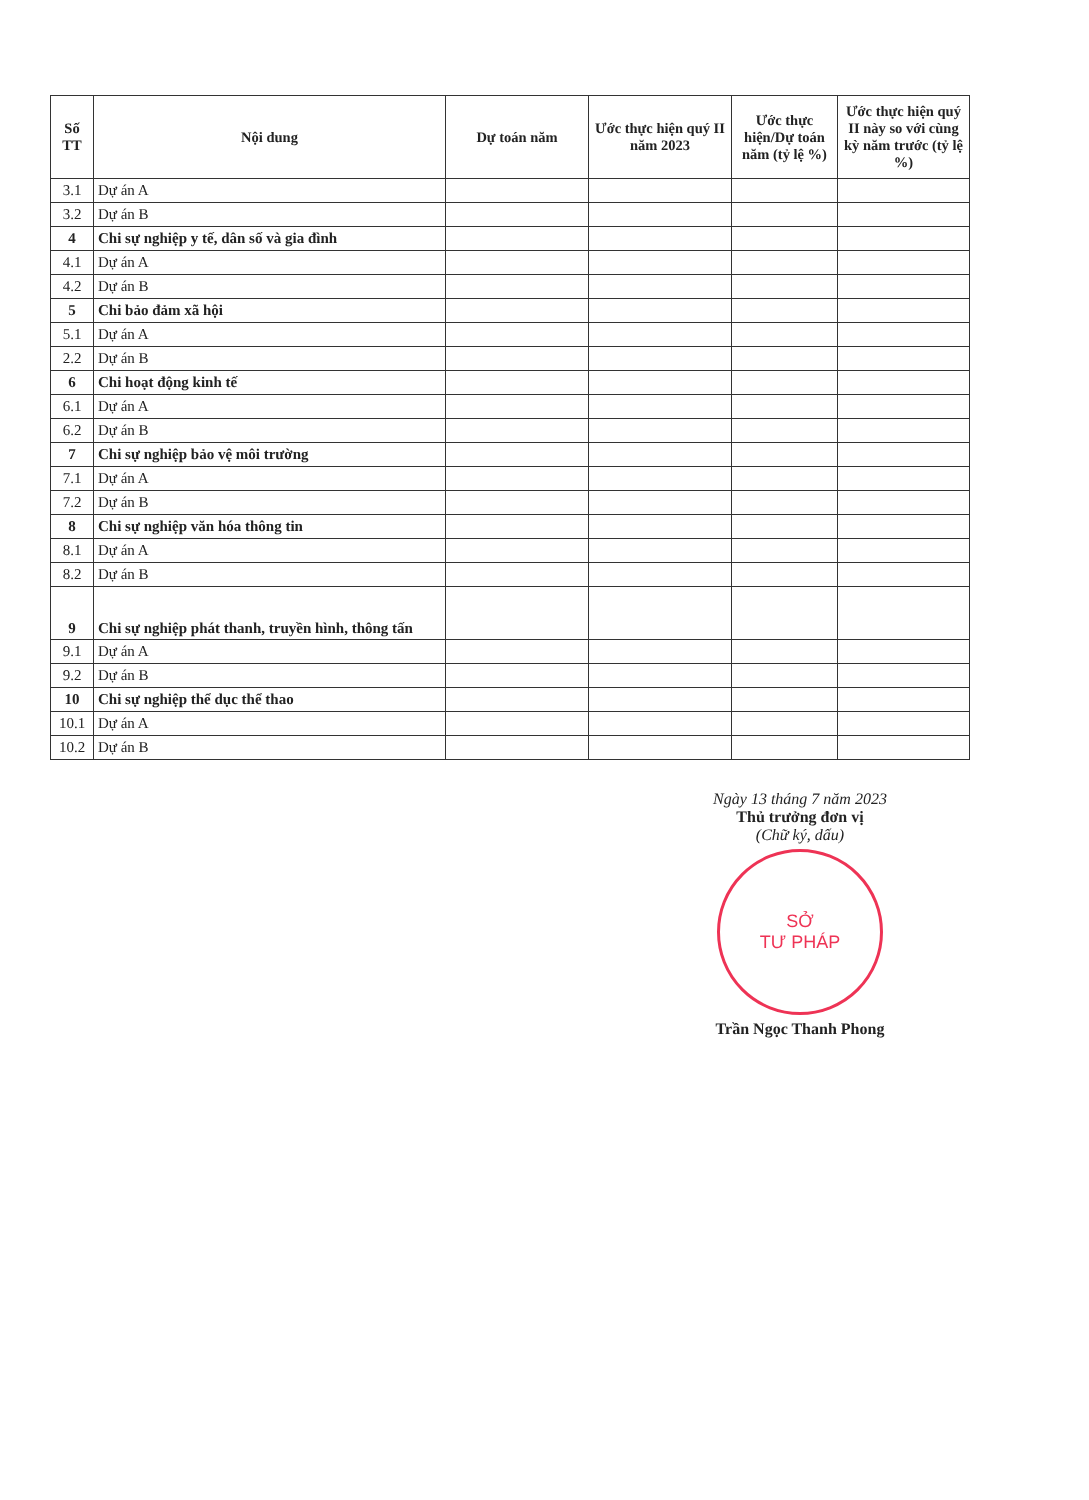| Số TT | Nội dung | Dự toán năm | Ước thực hiện quý II năm 2023 | Ước thực hiện/Dự toán năm (tỷ lệ %) | Ước thực hiện quý II này so với cùng kỳ năm trước (tỷ lệ %) |
| --- | --- | --- | --- | --- | --- |
| 3.1 | Dự án A | | | | |
| 3.2 | Dự án B | | | | |
| 4 | Chi sự nghiệp y tế, dân số và gia đình | | | | |
| 4.1 | Dự án A | | | | |
| 4.2 | Dự án B | | | | |
| 5 | Chi bảo đảm xã hội | | | | |
| 5.1 | Dự án A | | | | |
| 2.2 | Dự án B | | | | |
| 6 | Chi hoạt động kinh tế | | | | |
| 6.1 | Dự án A | | | | |
| 6.2 | Dự án B | | | | |
| 7 | Chi sự nghiệp bảo vệ môi trường | | | | |
| 7.1 | Dự án A | | | | |
| 7.2 | Dự án B | | | | |
| 8 | Chi sự nghiệp văn hóa thông tin | | | | |
| 8.1 | Dự án A | | | | |
| 8.2 | Dự án B | | | | |
| 9 | Chi sự nghiệp phát thanh, truyền hình, thông tấn | | | | |
| 9.1 | Dự án A | | | | |
| 9.2 | Dự án B | | | | |
| 10 | Chi sự nghiệp thể dục thể thao | | | | |
| 10.1 | Dự án A | | | | |
| 10.2 | Dự án B | | | | |
Ngày 13 tháng 7 năm 2023
Thủ trưởng đơn vị
(Chữ ký, dấu)
SỞ
TƯ PHÁP
Trần Ngọc Thanh Phong